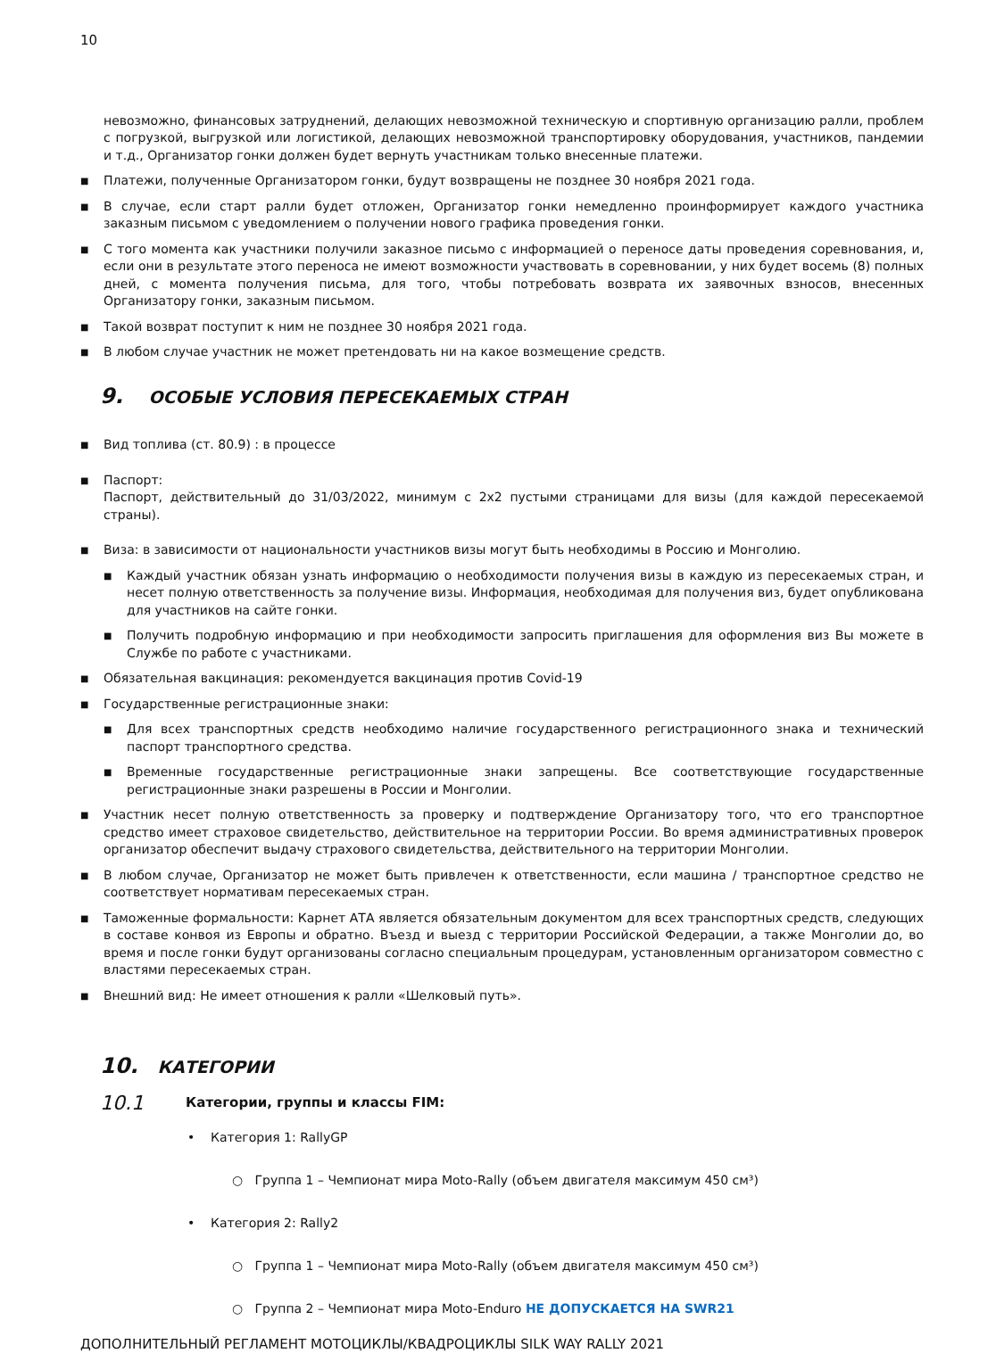10
невозможно, финансовых затруднений, делающих невозможной техническую и спортивную организацию ралли, проблем с погрузкой, выгрузкой или логистикой, делающих невозможной транспортировку оборудования, участников, пандемии и т.д., Организатор гонки должен будет вернуть участникам только внесенные платежи.
■ Платежи, полученные Организатором гонки, будут возвращены не позднее 30 ноября 2021 года.
■ В случае, если старт ралли будет отложен, Организатор гонки немедленно проинформирует каждого участника заказным письмом с уведомлением о получении нового графика проведения гонки.
■ С того момента как участники получили заказное письмо с информацией о переносе даты проведения соревнования, и, если они в результате этого переноса не имеют возможности участвовать в соревновании, у них будет восемь (8) полных дней, с момента получения письма, для того, чтобы потребовать возврата их заявочных взносов, внесенных Организатору гонки, заказным письмом.
■ Такой возврат поступит к ним не позднее 30 ноября 2021 года.
■ В любом случае участник не может претендовать ни на какое возмещение средств.
9. ОСОБЫЕ УСЛОВИЯ ПЕРЕСЕКАЕМЫХ СТРАН
■ Вид топлива (ст. 80.9) : в процессе
■ Паспорт:
Паспорт, действительный до 31/03/2022, минимум с 2х2 пустыми страницами для визы (для каждой пересекаемой страны).
■ Виза: в зависимости от национальности участников визы могут быть необходимы в Россию и Монголию.
■ Каждый участник обязан узнать информацию о необходимости получения визы в каждую из пересекаемых стран, и несет полную ответственность за получение визы. Информация, необходимая для получения виз, будет опубликована для участников на сайте гонки.
■ Получить подробную информацию и при необходимости запросить приглашения для оформления виз Вы можете в Службе по работе с участниками.
■ Обязательная вакцинация: рекомендуется вакцинация против Covid-19
■ Государственные регистрационные знаки:
■ Для всех транспортных средств необходимо наличие государственного регистрационного знака и технический паспорт транспортного средства.
■ Временные государственные регистрационные знаки запрещены. Все соответствующие государственные регистрационные знаки разрешены в России и Монголии.
■ Участник несет полную ответственность за проверку и подтверждение Организатору того, что его транспортное средство имеет страховое свидетельство, действительное на территории России. Во время административных проверок организатор обеспечит выдачу страхового свидетельства, действительного на территории Монголии.
■ В любом случае, Организатор не может быть привлечен к ответственности, если машина / транспортное средство не соответствует нормативам пересекаемых стран.
■ Таможенные формальности: Карнет АТА является обязательным документом для всех транспортных средств, следующих в составе конвоя из Европы и обратно. Въезд и выезд с территории Российской Федерации, а также Монголии до, во время и после гонки будут организованы согласно специальным процедурам, установленным организатором совместно с властями пересекаемых стран.
■ Внешний вид: Не имеет отношения к ралли «Шелковый путь».
10. КАТЕГОРИИ
10.1 Категории, группы и классы FIM:
• Категория 1: RallyGP
○ Группа 1 – Чемпионат мира Moto-Rally (объем двигателя максимум 450 см³)
• Категория 2: Rally2
○ Группа 1 – Чемпионат мира Moto-Rally (объем двигателя максимум 450 см³)
○ Группа 2 – Чемпионат мира Moto-Enduro НЕ ДОПУСКАЕТСЯ НА SWR21
ДОПОЛНИТЕЛЬНЫЙ РЕГЛАМЕНТ МОТОЦИКЛЫ/КВАДРОЦИКЛЫ SILK WAY RALLY 2021